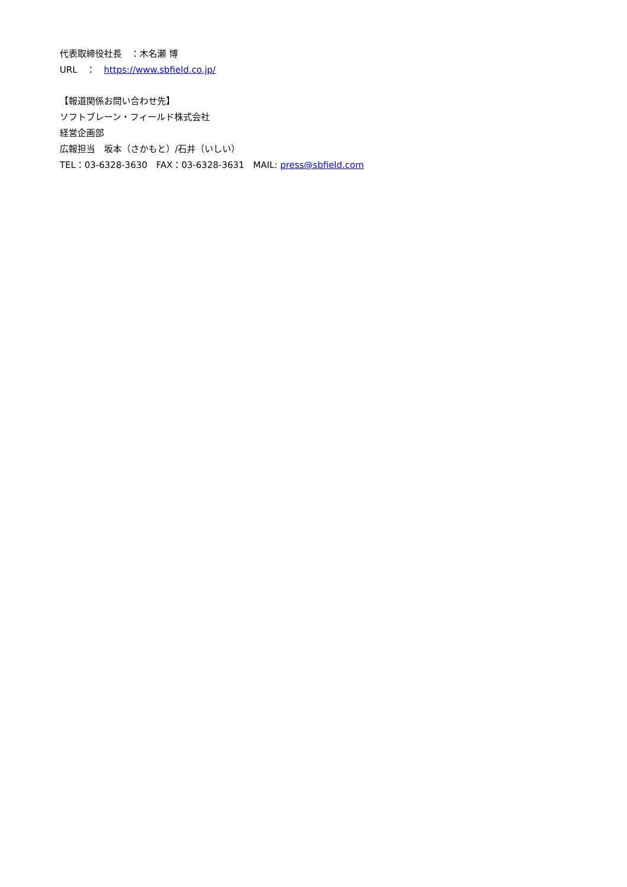代表取締役社長　：木名瀬 博
URL　：　https://www.sbfield.co.jp/
【報道関係お問い合わせ先】
ソフトブレーン・フィールド株式会社
経営企画部
広報担当　坂本（さかもと）/石井（いしい）
TEL：03-6328-3630　FAX：03-6328-3631　MAIL: press@sbfield.com